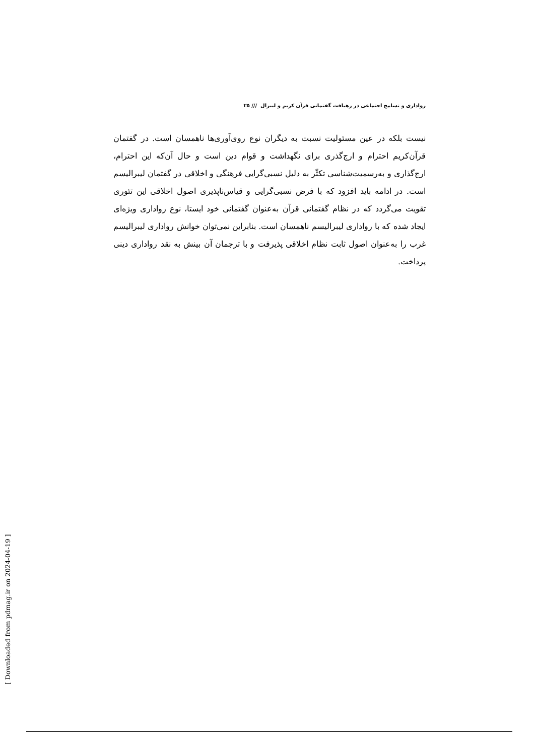رواداری و تسامح اجتماعی در رهیافت گفتمانی قرآن کریم و لیبرال /// ۲۵
نیست بلکه در عین مسئولیت نسبت به دیگران نوع روی‌آوری‌ها ناهمسان است. در گفتمان قرآن‌کریم احترام و ارج‌گذری برای نگهداشت و قوام دین است و حال آن‌که این احترام، ارج‌گذاری و به‌رسمیت‌شناسی تکثّر به دلیل نسبی‌گرایی فرهنگی و اخلاقی در گفتمان لیبرالیسم است. در ادامه باید افزود که با فرض نسبی‌گرایی و قیاس‌ناپذیری اصول اخلاقی این تئوری تقویت می‌گردد که در نظام گفتمانی قرآن به‌عنوان گفتمانی خود ایستا، نوع رواداری ویژه‌ای ایجاد شده که با رواداری لیبرالیسم ناهمسان است. بنابراین نمی‌توان خوانش رواداری لیبرالیسم غرب را به‌عنوان اصول ثابت نظام اخلاقی پذیرفت و با ترجمان آن بینش به نقد رواداری دینی پرداخت.
[ Downloaded from pdmag.ir on 2024-04-19 ]